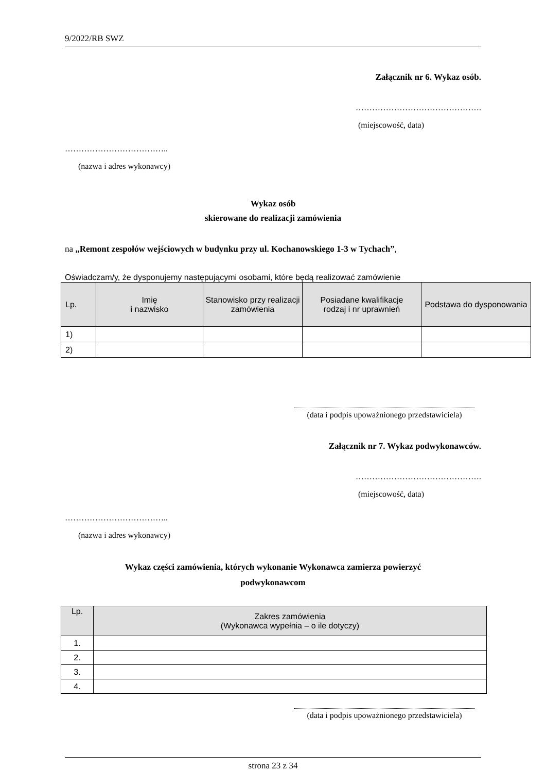9/2022/RB SWZ
Załącznik nr 6. Wykaz osób.
……………………………………….
(miejscowość, data)
………………………………..
(nazwa i adres wykonawcy)
Wykaz osób
skierowane do realizacji zamówienia
na „Remont zespołów wejściowych w budynku przy ul. Kochanowskiego 1-3 w Tychach”,
Oświadczam/y, że dysponujemy następującymi osobami, które będą realizować zamówienie
| Lp. | Imię i nazwisko | Stanowisko przy realizacji zamówienia | Posiadane kwalifikacje rodzaj i nr uprawnień | Podstawa do dysponowania |
| --- | --- | --- | --- | --- |
| 1) | | | | |
| 2) | | | | |
(data i podpis upoważnionego przedstawiciela)
Załącznik nr 7. Wykaz podwykonawców.
……………………………………….
(miejscowość, data)
………………………………..
(nazwa i adres wykonawcy)
Wykaz części zamówienia, których wykonanie Wykonawca zamierza powierzyć
podwykonawcom
| Lp. | Zakres zamówienia (Wykonawca wypełnia – o ile dotyczy) |
| --- | --- |
| 1. | |
| 2. | |
| 3. | |
| 4. | |
(data i podpis upoważnionego przedstawiciela)
strona 23 z 34